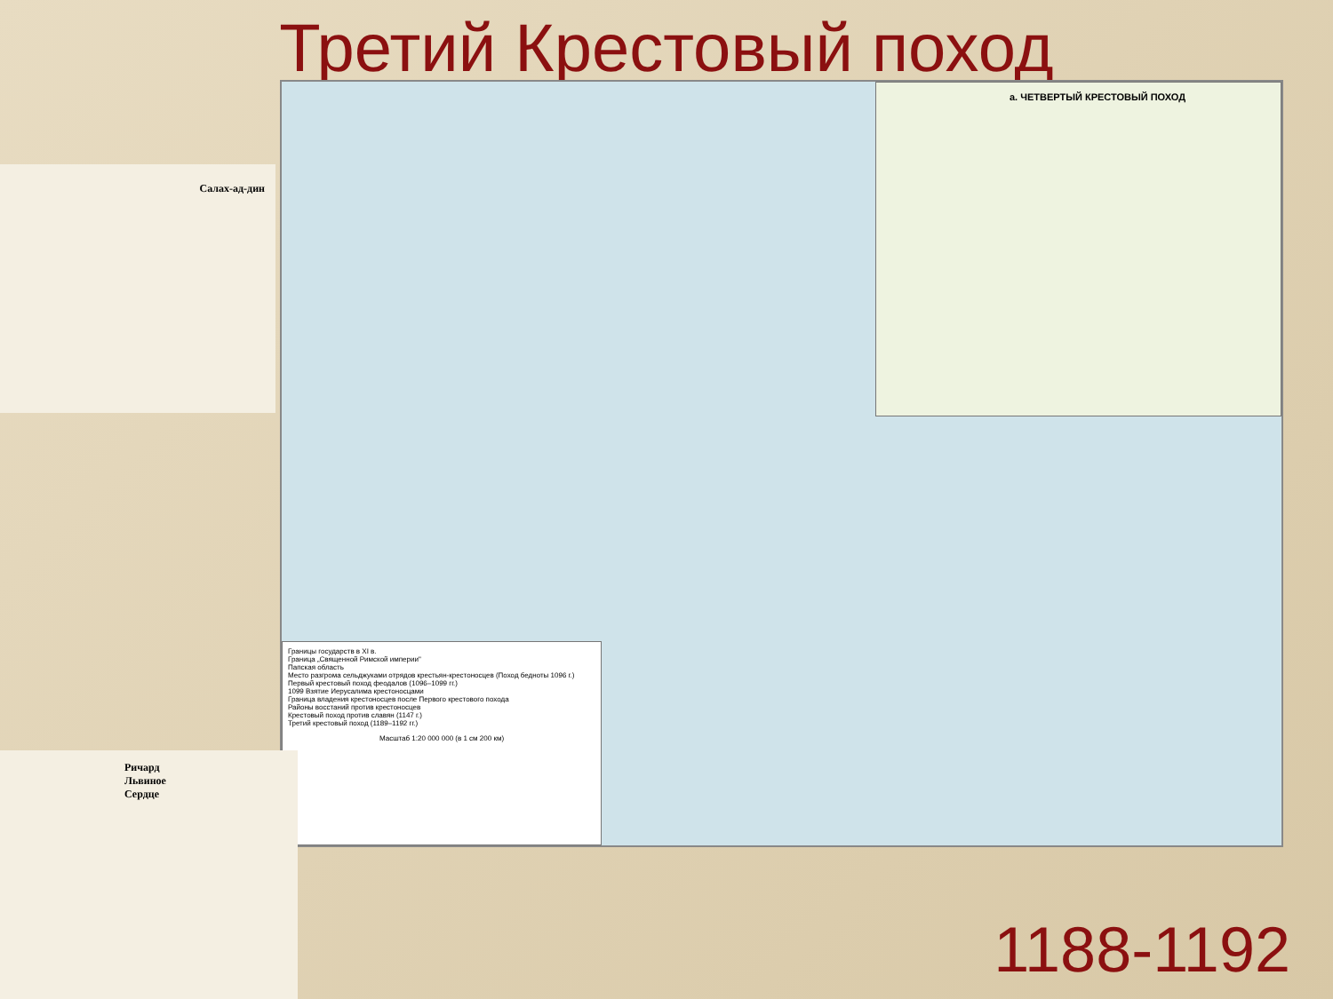Третий Крестовый поход
Салах-ад-дин
а. ЧЕТВЕРТЫЙ КРЕСТОВЫЙ ПОХОД
Границы государств в XI в.
Граница „Священной Римской империи"
Папская область
Место разгрома сельджуками отрядов крестьян-крестоносцев (Поход бедноты 1096 г.)
Первый крестовый поход феодалов (1096–1099 гг.)
1099 Взятие Иерусалима крестоносцами
Граница владения крестоносцев после Первого крестового похода
Районы восстаний против крестоносцев
Крестовый поход против славян (1147 г.)
Третий крестовый поход (1189–1192 гг.)
Масштаб 1:20 000 000 (в 1 см 200 км)
Ричард
Львиное
Сердце
1188-1192